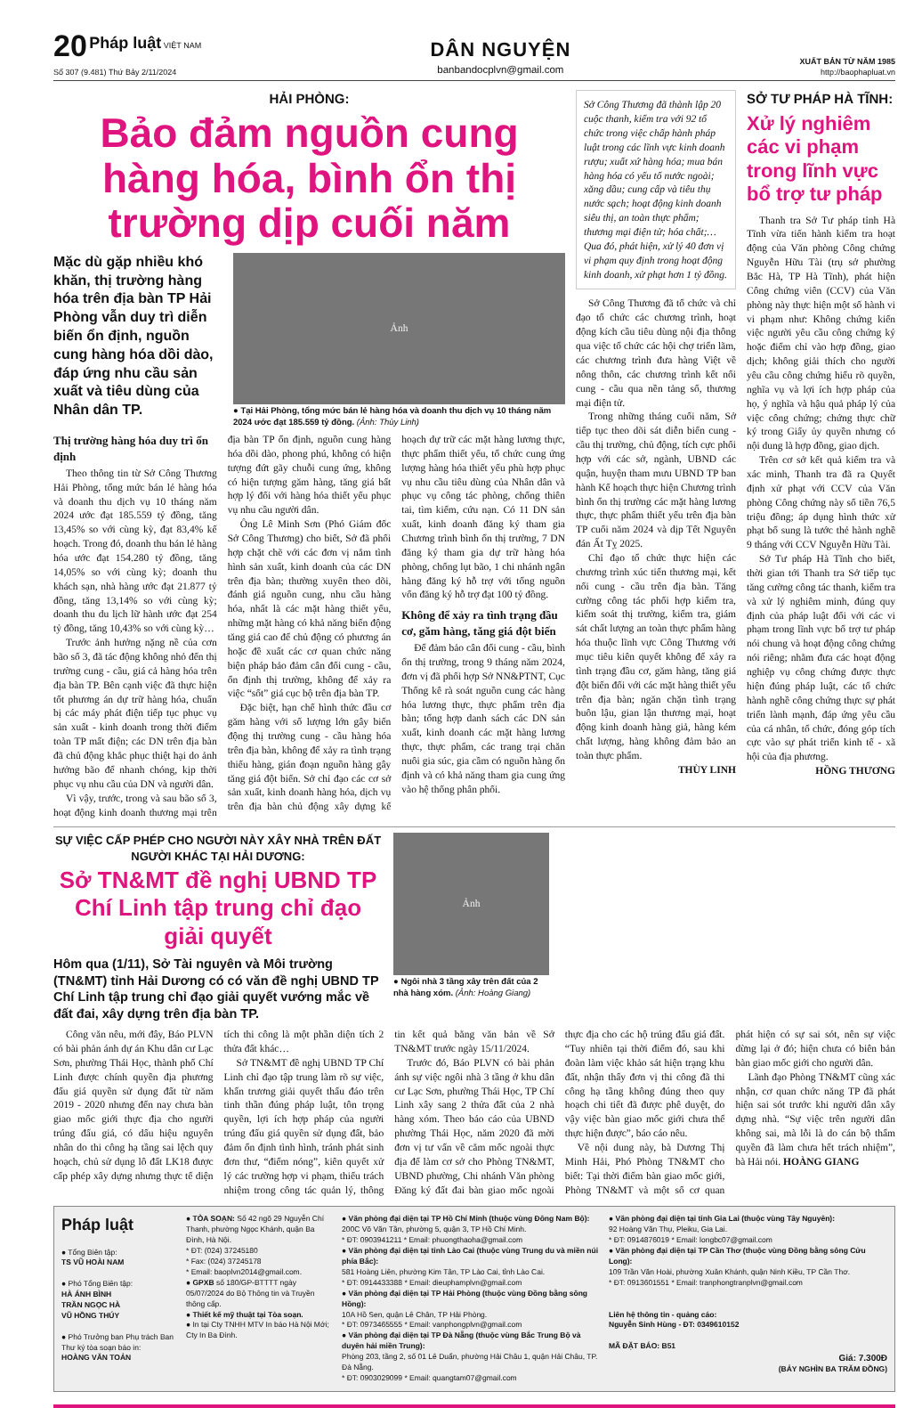20 Pháp luật VIỆT NAM
Số 307 (9.481) Thứ Bảy 2/11/2024
DÂN NGUYỆN
banbandocplvn@gmail.com
XUẤT BẢN TỪ NĂM 1985
http://baophapluat.vn
HẢI PHÒNG:
Bảo đảm nguồn cung hàng hóa, bình ổn thị trường dịp cuối năm
Mặc dù gặp nhiều khó khăn, thị trường hàng hóa trên địa bàn TP Hải Phòng vẫn duy trì diễn biến ổn định, nguồn cung hàng hóa dồi dào, đáp ứng nhu cầu sản xuất và tiêu dùng của Nhân dân TP.
Ảnh
● Tại Hải Phòng, tổng mức bán lẻ hàng hóa và doanh thu dịch vụ 10 tháng năm 2024 ước đạt 185.559 tỷ đồng. (Ảnh: Thùy Linh)
Thị trường hàng hóa duy trì ổn định
Theo thông tin từ Sở Công Thương Hải Phòng, tổng mức bán lẻ hàng hóa và doanh thu dịch vụ 10 tháng năm 2024 ước đạt 185.559 tỷ đồng, tăng 13,45% so với cùng kỳ, đạt 83,4% kế hoạch. Trong đó, doanh thu bán lẻ hàng hóa ước đạt 154.280 tỷ đồng, tăng 14,05% so với cùng kỳ; doanh thu khách sạn, nhà hàng ước đạt 21.877 tỷ đồng, tăng 13,14% so với cùng kỳ; doanh thu du lịch lữ hành ước đạt 254 tỷ đồng, tăng 10,43% so với cùng kỳ…
Trước ảnh hưởng nặng nề của cơn bão số 3, đã tác động không nhỏ đến thị trường cung - cầu, giá cả hàng hóa trên địa bàn TP. Bên cạnh việc đã thực hiện tốt phương án dự trữ hàng hóa, chuẩn bị các máy phát điện tiếp tục phục vụ sản xuất - kinh doanh trong thời điểm toàn TP mất điện; các DN trên địa bàn đã chủ động khắc phục thiệt hại do ảnh hưởng bão để nhanh chóng, kịp thời phục vụ nhu cầu của DN và người dân.
Vì vậy, trước, trong và sau bão số 3, hoạt động kinh doanh thương mại trên địa bàn TP ổn định, nguồn cung hàng hóa dồi dào, phong phú, không có hiện tượng đứt gãy chuỗi cung ứng, không có hiện tượng găm hàng, tăng giá bất hợp lý đối với hàng hóa thiết yếu phục vụ nhu cầu người dân.
Ông Lê Minh Sơn (Phó Giám đốc Sở Công Thương) cho biết, Sở đã phối hợp chặt chẽ với các đơn vị nắm tình hình sản xuất, kinh doanh của các DN trên địa bàn; thường xuyên theo dõi, đánh giá nguồn cung, nhu cầu hàng hóa, nhất là các mặt hàng thiết yếu, những mặt hàng có khả năng biến động tăng giá cao để chủ động có phương án hoặc đề xuất các cơ quan chức năng biện pháp bảo đảm cân đối cung - cầu, ổn định thị trường, không để xảy ra việc “sốt” giá cục bộ trên địa bàn TP.
Đặc biệt, hạn chế hình thức đầu cơ găm hàng với số lượng lớn gây biến động thị trường cung - cầu hàng hóa trên địa bàn, không để xảy ra tình trạng thiếu hàng, gián đoạn nguồn hàng gây tăng giá đột biến. Sở chỉ đạo các cơ sở sản xuất, kinh doanh hàng hóa, dịch vụ trên địa bàn chủ động xây dựng kế hoạch dự trữ các mặt hàng lương thực, thực phẩm thiết yếu, tổ chức cung ứng lượng hàng hóa thiết yếu phù hợp phục vụ nhu cầu tiêu dùng của Nhân dân và phục vụ công tác phòng, chống thiên tai, tìm kiếm, cứu nạn. Có 11 DN sản xuất, kinh doanh đăng ký tham gia Chương trình bình ổn thị trường, 7 DN đăng ký tham gia dự trữ hàng hóa phòng, chống lụt bão, 1 chi nhánh ngân hàng đăng ký hỗ trợ với tổng nguồn vốn đăng ký hỗ trợ đạt 100 tỷ đồng.
Không để xảy ra tình trạng đầu cơ, găm hàng, tăng giá đột biến
Để đảm bảo cân đối cung - cầu, bình ổn thị trường, trong 9 tháng năm 2024, đơn vị đã phối hợp Sở NN&PTNT, Cục Thống kê rà soát nguồn cung các hàng hóa lương thực, thực phẩm trên địa bàn; tổng hợp danh sách các DN sản xuất, kinh doanh các mặt hàng lương thực, thực phẩm, các trang trại chăn nuôi gia súc, gia cầm có nguồn hàng ổn định và có khả năng tham gia cung ứng vào hệ thống phân phối.
Sở Công Thương đã thành lập 20 cuộc thanh, kiểm tra với 92 tổ chức trong việc chấp hành pháp luật trong các lĩnh vực kinh doanh rượu; xuất xứ hàng hóa; mua bán hàng hóa có yếu tố nước ngoài; xăng dầu; cung cấp và tiêu thụ nước sạch; hoạt động kinh doanh siêu thị, an toàn thực phẩm; thương mại điện tử; hóa chất;… Qua đó, phát hiện, xử lý 40 đơn vị vi phạm quy định trong hoạt động kinh doanh, xử phạt hơn 1 tỷ đồng.
Sở Công Thương đã tổ chức và chỉ đạo tổ chức các chương trình, hoạt động kích cầu tiêu dùng nội địa thông qua việc tổ chức các hội chợ triển lãm, các chương trình đưa hàng Việt về nông thôn, các chương trình kết nối cung - cầu qua nền tảng số, thương mại điện tử.
Trong những tháng cuối năm, Sở tiếp tục theo dõi sát diễn biến cung - cầu thị trường, chủ động, tích cực phối hợp với các sở, ngành, UBND các quận, huyện tham mưu UBND TP ban hành Kế hoạch thực hiện Chương trình bình ổn thị trường các mặt hàng lương thực, thực phẩm thiết yếu trên địa bàn TP cuối năm 2024 và dịp Tết Nguyên đán Ất Tỵ 2025.
Chỉ đạo tổ chức thực hiện các chương trình xúc tiến thương mại, kết nối cung - cầu trên địa bàn. Tăng cường công tác phối hợp kiểm tra, kiểm soát thị trường, kiểm tra, giám sát chất lượng an toàn thực phẩm hàng hóa thuộc lĩnh vực Công Thương với mục tiêu kiên quyết không để xảy ra tình trạng đầu cơ, găm hàng, tăng giá đột biến đối với các mặt hàng thiết yếu trên địa bàn; ngăn chặn tình trạng buôn lậu, gian lận thương mại, hoạt động kinh doanh hàng giả, hàng kém chất lượng, hàng không đảm bảo an toàn thực phẩm.
THÙY LINH
SỞ TƯ PHÁP HÀ TĨNH:
Xử lý nghiêm các vi phạm trong lĩnh vực bổ trợ tư pháp
Thanh tra Sở Tư pháp tỉnh Hà Tĩnh vừa tiến hành kiểm tra hoạt động của Văn phòng Công chứng Nguyễn Hữu Tài (trụ sở phường Bắc Hà, TP Hà Tĩnh), phát hiện Công chứng viên (CCV) của Văn phòng này thực hiện một số hành vi vi phạm như: Không chứng kiến việc người yêu cầu công chứng ký hoặc điểm chỉ vào hợp đồng, giao dịch; không giải thích cho người yêu cầu công chứng hiểu rõ quyền, nghĩa vụ và lợi ích hợp pháp của họ, ý nghĩa và hậu quả pháp lý của việc công chứng; chứng thực chữ ký trong Giấy ủy quyền nhưng có nội dung là hợp đồng, giao dịch.
Trên cơ sở kết quả kiểm tra và xác minh, Thanh tra đã ra Quyết định xử phạt với CCV của Văn phòng Công chứng này số tiền 76,5 triệu đồng; áp dụng hình thức xử phạt bổ sung là tước thẻ hành nghề 9 tháng với CCV Nguyễn Hữu Tài.
Sở Tư pháp Hà Tĩnh cho biết, thời gian tới Thanh tra Sở tiếp tục tăng cường công tác thanh, kiểm tra và xử lý nghiêm minh, đúng quy định của pháp luật đối với các vi phạm trong lĩnh vực bổ trợ tư pháp nói chung và hoạt động công chứng nói riêng; nhằm đưa các hoạt động nghiệp vụ công chứng được thực hiện đúng pháp luật, các tổ chức hành nghề công chứng thực sự phát triển lành mạnh, đáp ứng yêu cầu của cá nhân, tổ chức, đóng góp tích cực vào sự phát triển kinh tế - xã hội của địa phương.
HỒNG THƯƠNG
SỰ VIỆC CẤP PHÉP CHO NGƯỜI NÀY XÂY NHÀ TRÊN ĐẤT NGƯỜI KHÁC TẠI HẢI DƯƠNG:
Sở TN&MT đề nghị UBND TP Chí Linh tập trung chỉ đạo giải quyết
Hôm qua (1/11), Sở Tài nguyên và Môi trường (TN&MT) tỉnh Hải Dương có có văn đề nghị UBND TP Chí Linh tập trung chỉ đạo giải quyết vướng mắc về đất đai, xây dựng trên địa bàn TP.
Ảnh
● Ngôi nhà 3 tầng xây trên đất của 2 nhà hàng xóm. (Ảnh: Hoàng Giang)
Công văn nêu, mới đây, Báo PLVN có bài phản ánh dự án Khu dân cư Lạc Sơn, phường Thái Học, thành phố Chí Linh được chính quyền địa phương đấu giá quyền sử dụng đất từ năm 2019 - 2020 nhưng đến nay chưa bàn giao mốc giới thực địa cho người trúng đấu giá, có dấu hiệu nguyên nhân do thi công hạ tầng sai lệch quy hoạch, chủ sử dụng lô đất LK18 được cấp phép xây dựng nhưng thực tế diện tích thi công là một phần diện tích 2 thửa đất khác…
Sở TN&MT đề nghị UBND TP Chí Linh chỉ đạo tập trung làm rõ sự việc, khẩn trương giải quyết thấu đáo trên tinh thần đúng pháp luật, tôn trọng quyền, lợi ích hợp pháp của người trúng đấu giá quyền sử dụng đất, bảo đảm ổn định tình hình, tránh phát sinh đơn thư, “điểm nóng”, kiên quyết xử lý các trường hợp vi phạm, thiếu trách nhiệm trong công tác quản lý, thông tin kết quả bằng văn bản về Sở TN&MT trước ngày 15/11/2024.
Trước đó, Báo PLVN có bài phản ánh sự việc ngôi nhà 3 tầng ở khu dân cư Lạc Sơn, phường Thái Học, TP Chí Linh xây sang 2 thửa đất của 2 nhà hàng xóm. Theo báo cáo của UBND phường Thái Học, năm 2020 đã mời đơn vị tư vấn về cắm mốc ngoài thực địa để làm cơ sở cho Phòng TN&MT, UBND phường, Chi nhánh Văn phòng Đăng ký đất đai bàn giao mốc ngoài thực địa cho các hộ trúng đấu giá đất. “Tuy nhiên tại thời điểm đó, sau khi đoàn làm việc khảo sát hiện trạng khu đất, nhận thấy đơn vị thi công đã thi công hạ tầng không đúng theo quy hoạch chi tiết đã được phê duyệt, do vậy việc bàn giao mốc giới chưa thể thực hiện được”, báo cáo nêu.
Về nội dung này, bà Dương Thị Minh Hải, Phó Phòng TN&MT cho biết: Tại thời điểm bàn giao mốc giới, Phòng TN&MT và một số cơ quan phát hiện có sự sai sót, nên sự việc dừng lại ở đó; hiện chưa có biên bản bàn giao mốc giới cho người dân.
Lãnh đạo Phòng TN&MT cũng xác nhận, cơ quan chức năng TP đã phát hiện sai sót trước khi người dân xây dựng nhà. “Sự việc trên người dân không sai, mà lỗi là do cán bộ thẩm quyền đã làm chưa hết trách nhiệm”, bà Hải nói. HOÀNG GIANG
Pháp luật
● Tổng Biên tập:
TS VŨ HOÀI NAM
● Phó Tổng Biên tập:
HÀ ÁNH BÌNH
TRẦN NGỌC HÀ
VŨ HỒNG THÚY
● Phó Trưởng ban Phụ trách Ban Thư ký tòa soạn báo in:
HOÀNG VĂN TOẢN
● TÒA SOẠN: Số 42 ngõ 29 Nguyễn Chí Thanh, phường Ngọc Khánh, quận Ba Đình, Hà Nội.
* ĐT: (024) 37245180
* Fax: (024) 37245178
* Email: baoplvn2014@gmail.com.
● GPXB số 180/GP-BTTTT ngày 05/07/2024 do Bộ Thông tin và Truyền thông cấp.
● Thiết kế mỹ thuật tại Tòa soạn.
● In tại Cty TNHH MTV In báo Hà Nội Mới; Cty In Ba Đình.
● Văn phòng đại diện tại TP Hồ Chí Minh (thuộc vùng Đông Nam Bộ):
200C Võ Văn Tần, phường 5, quận 3, TP Hồ Chí Minh.
* ĐT: 0903941211 * Email: phuongthaoha@gmail.com
● Văn phòng đại diện tại tỉnh Lào Cai (thuộc vùng Trung du và miền núi phía Bắc):
581 Hoàng Liên, phường Kim Tân, TP Lào Cai, tỉnh Lào Cai.
* ĐT: 0914433388 * Email: dieuphamplvn@gmail.com
● Văn phòng đại diện tại TP Hải Phòng (thuộc vùng Đồng bằng sông Hồng):
10A Hồ Sen, quận Lê Chân, TP Hải Phòng.
* ĐT: 0973465555 * Email: vanphongplvn@gmail.com
● Văn phòng đại diện tại TP Đà Nẵng (thuộc vùng Bắc Trung Bộ và duyên hải miền Trung):
Phòng 203, tầng 2, số 01 Lê Duẩn, phường Hải Châu 1, quận Hải Châu, TP. Đà Nẵng.
* ĐT: 0903029099 * Email: quangtam07@gmail.com
● Văn phòng đại diện tại tỉnh Gia Lai (thuộc vùng Tây Nguyên):
92 Hoàng Văn Thụ, Pleiku, Gia Lai.
* ĐT: 0914876019 * Email: longbc07@gmail.com
● Văn phòng đại diện tại TP Cần Thơ (thuộc vùng Đồng bằng sông Cửu Long):
109 Trần Văn Hoài, phường Xuân Khánh, quận Ninh Kiều, TP Cần Thơ.
* ĐT: 0913601551 * Email: tranphongtranplvn@gmail.com
Liên hệ thông tin - quảng cáo:
Nguyễn Sinh Hùng - ĐT: 0349610152
MÃ ĐẶT BÁO: B51
Giá: 7.300Đ
(BẢY NGHÌN BA TRĂM ĐỒNG)